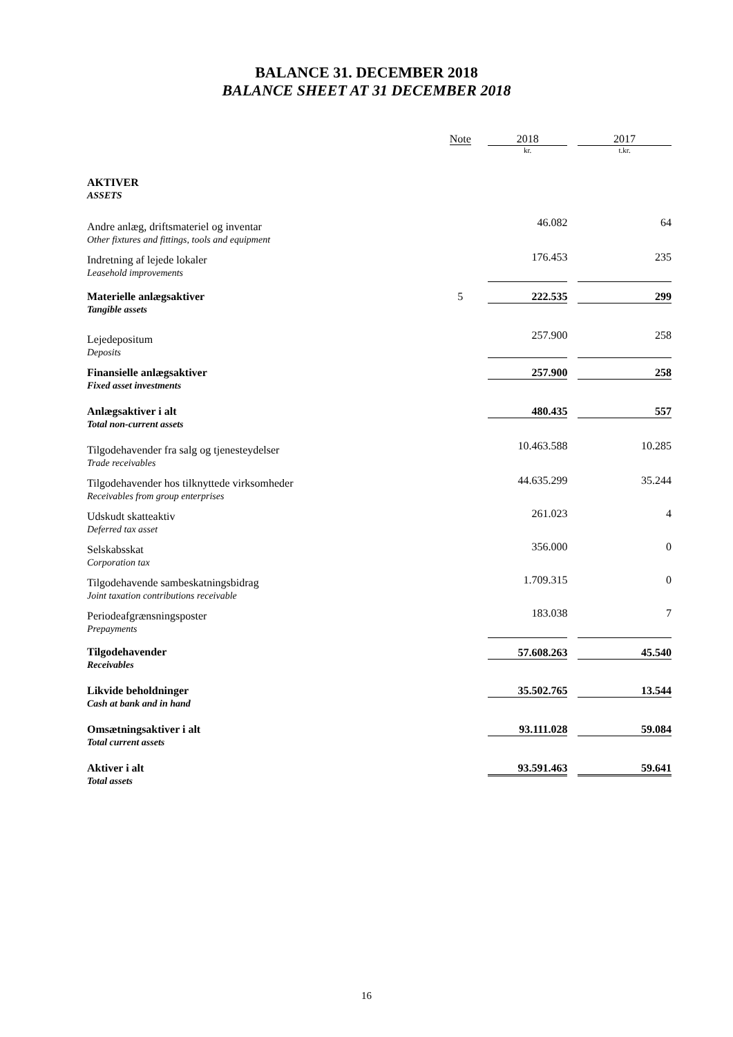BALANCE 31. DECEMBER 2018
BALANCE SHEET AT 31 DECEMBER 2018
| | Note | | 2018 | | 2017 |
| | | | kr. | | t.kr. |
| AKTIVER ASSETS | | | | | |
| Andre anlæg, driftsmateriel og inventar Other fixtures and fittings, tools and equipment | | | 46.082 | | 64 |
| Indretning af lejede lokaler Leasehold improvements | | | 176.453 | | 235 |
| Materielle anlægsaktiver Tangible assets | 5 | | 222.535 | | 299 |
| Lejedepositum Deposits | | | 257.900 | | 258 |
| Finansielle anlægsaktiver Fixed asset investments | | | 257.900 | | 258 |
| Anlægsaktiver i alt Total non-current assets | | | 480.435 | | 557 |
| Tilgodehavender fra salg og tjenesteydelser Trade receivables | | | 10.463.588 | | 10.285 |
| Tilgodehavender hos tilknyttede virksomheder Receivables from group enterprises | | | 44.635.299 | | 35.244 |
| Udskudt skatteaktiv Deferred tax asset | | | 261.023 | | 4 |
| Selskabsskat Corporation tax | | | 356.000 | | 0 |
| Tilgodehavende sambeskatningsbidrag Joint taxation contributions receivable | | | 1.709.315 | | 0 |
| Periodeafgrænsningsposter Prepayments | | | 183.038 | | 7 |
| Tilgodehavender Receivables | | | 57.608.263 | | 45.540 |
| Likvide beholdninger Cash at bank and in hand | | | 35.502.765 | | 13.544 |
| Omsætningsaktiver i alt Total current assets | | | 93.111.028 | | 59.084 |
| Aktiver i alt Total assets | | | 93.591.463 | | 59.641 |
16